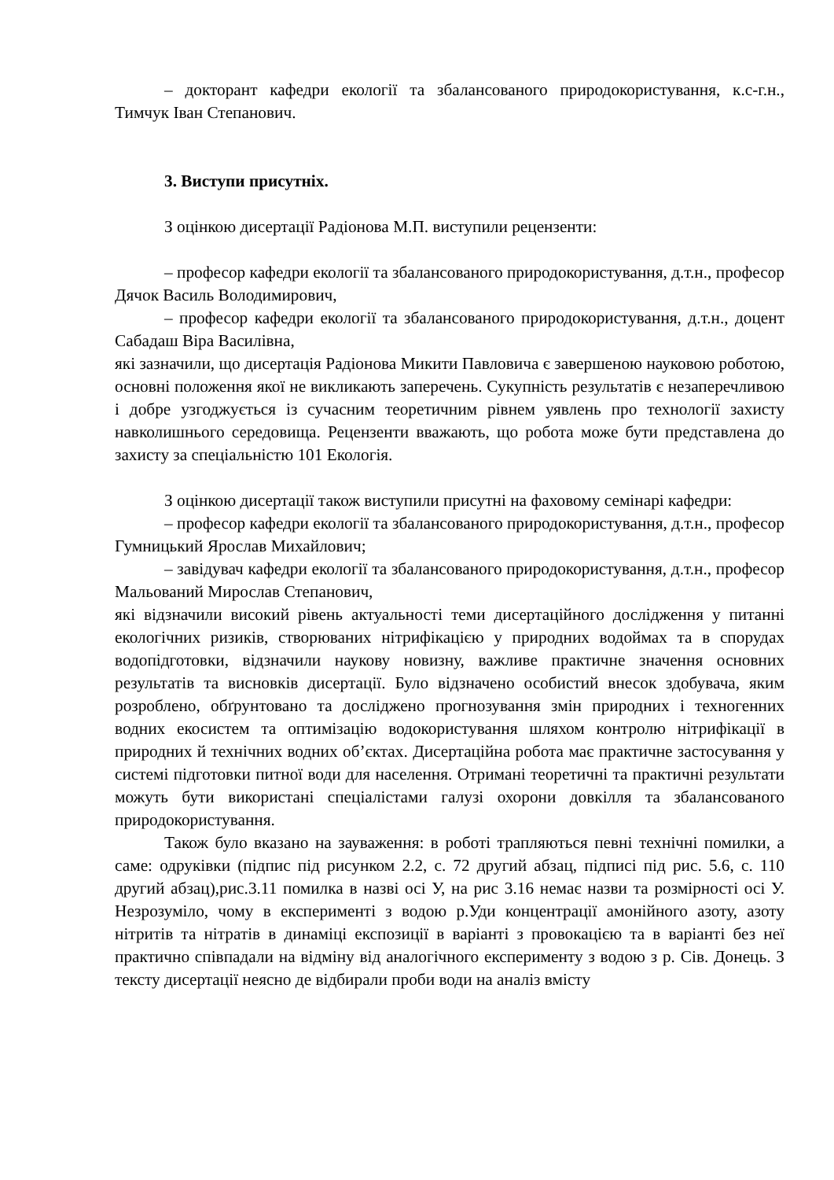– докторант кафедри екології та збалансованого природокористування, к.с-г.н., Тимчук Іван Степанович.
3. Виступи присутніх.
З оцінкою дисертації Радіонова М.П. виступили рецензенти:
– професор кафедри екології та збалансованого природокористування, д.т.н., професор Дячок Василь Володимирович,
– професор кафедри екології та збалансованого природокористування, д.т.н., доцент Сабадаш Віра Василівна,
які зазначили, що дисертація Радіонова Микити Павловича є завершеною науковою роботою, основні положення якої не викликають заперечень. Сукупність результатів є незаперечливою і добре узгоджується із сучасним теоретичним рівнем уявлень про технології захисту навколишнього середовища. Рецензенти вважають, що робота може бути представлена до захисту за спеціальністю 101 Екологія.
З оцінкою дисертації також виступили присутні на фаховому семінарі кафедри:
– професор кафедри екології та збалансованого природокористування, д.т.н., професор Гумницький Ярослав Михайлович;
– завідувач кафедри екології та збалансованого природокористування, д.т.н., професор Мальований Мирослав Степанович,
які відзначили високий рівень актуальності теми дисертаційного дослідження у питанні екологічних ризиків, створюваних нітрифікацією у природних водоймах та в спорудах водопідготовки, відзначили наукову новизну, важливе практичне значення основних результатів та висновків дисертації. Було відзначено особистий внесок здобувача, яким розроблено, обґрунтовано та досліджено прогнозування змін природних і техногенних водних екосистем та оптимізацію водокористування шляхом контролю нітрифікації в природних й технічних водних об’єктах. Дисертаційна робота має практичне застосування у системі підготовки питної води для населення. Отримані теоретичні та практичні результати можуть бути використані спеціалістами галузі охорони довкілля та збалансованого природокористування.
Також було вказано на зауваження: в роботі трапляються певні технічні помилки, а саме: одруківки (підпис під рисунком 2.2, с. 72 другий абзац, підписі під рис. 5.6, с. 110 другий абзац),рис.3.11 помилка в назві осі У, на рис 3.16 немає назви та розмірності осі У. Незрозуміло, чому в експерименті з водою р.Уди концентрації амонійного азоту, азоту нітритів та нітратів в динаміці експозиції в варіанті з провокацією та в варіанті без неї практично співпадали на відміну від аналогічного експерименту з водою з р. Сів. Донець. З тексту дисертації неясно де відбирали проби води на аналіз вмісту